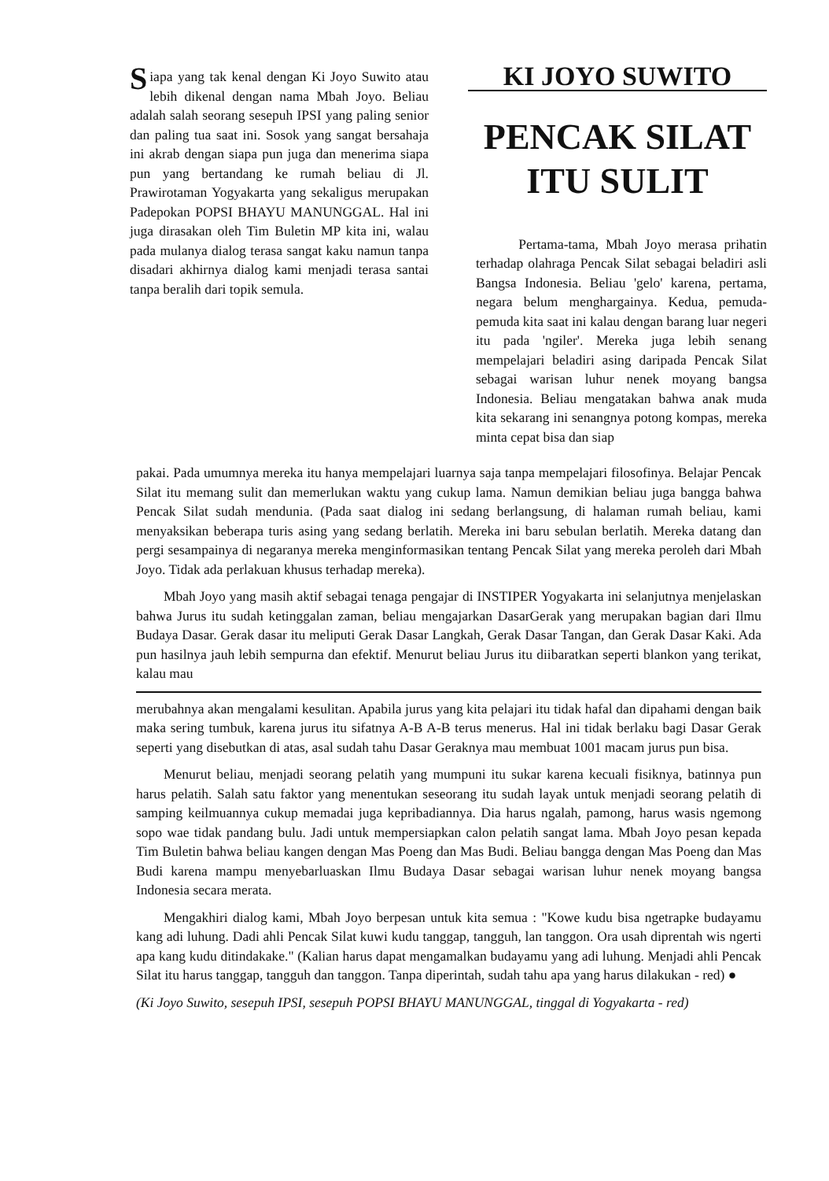Siapa yang tak kenal dengan Ki Joyo Suwito atau lebih dikenal dengan nama Mbah Joyo. Beliau adalah salah seorang sesepuh IPSI yang paling senior dan paling tua saat ini. Sosok yang sangat bersahaja ini akrab dengan siapa pun juga dan menerima siapa pun yang bertandang ke rumah beliau di Jl. Prawirotaman Yogyakarta yang sekaligus merupakan Padepokan POPSI BHAYU MANUNGGAL. Hal ini juga dirasakan oleh Tim Buletin MP kita ini, walau pada mulanya dialog terasa sangat kaku namun tanpa disadari akhirnya dialog kami menjadi terasa santai tanpa beralih dari topik semula.
KI JOYO SUWITO
PENCAK SILAT
ITU SULIT
Pertama-tama, Mbah Joyo merasa prihatin terhadap olahraga Pencak Silat sebagai beladiri asli Bangsa Indonesia. Beliau 'gelo' karena, pertama, negara belum menghargainya. Kedua, pemuda-pemuda kita saat ini kalau dengan barang luar negeri itu pada 'ngiler'. Mereka juga lebih senang mempelajari beladiri asing daripada Pencak Silat sebagai warisan luhur nenek moyang bangsa Indonesia. Beliau mengatakan bahwa anak muda kita sekarang ini senangnya potong kompas, mereka minta cepat bisa dan siap
pakai. Pada umumnya mereka itu hanya mempelajari luarnya saja tanpa mempelajari filosofinya. Belajar Pencak Silat itu memang sulit dan memerlukan waktu yang cukup lama. Namun demikian beliau juga bangga bahwa Pencak Silat sudah mendunia. (Pada saat dialog ini sedang berlangsung, di halaman rumah beliau, kami menyaksikan beberapa turis asing yang sedang berlatih. Mereka ini baru sebulan berlatih. Mereka datang dan pergi sesampainya di negaranya mereka menginformasikan tentang Pencak Silat yang mereka peroleh dari Mbah Joyo. Tidak ada perlakuan khusus terhadap mereka).
Mbah Joyo yang masih aktif sebagai tenaga pengajar di INSTIPER Yogyakarta ini selanjutnya menjelaskan bahwa Jurus itu sudah ketinggalan zaman, beliau mengajarkan DasarGerak yang merupakan bagian dari Ilmu Budaya Dasar. Gerak dasar itu meliputi Gerak Dasar Langkah, Gerak Dasar Tangan, dan Gerak Dasar Kaki. Ada pun hasilnya jauh lebih sempurna dan efektif. Menurut beliau Jurus itu diibaratkan seperti blankon yang terikat, kalau mau
merubahnya akan mengalami kesulitan. Apabila jurus yang kita pelajari itu tidak hafal dan dipahami dengan baik maka sering tumbuk, karena jurus itu sifatnya A-B A-B terus menerus. Hal ini tidak berlaku bagi Dasar Gerak seperti yang disebutkan di atas, asal sudah tahu Dasar Geraknya mau membuat 1001 macam jurus pun bisa.
Menurut beliau, menjadi seorang pelatih yang mumpuni itu sukar karena kecuali fisiknya, batinnya pun harus pelatih. Salah satu faktor yang menentukan seseorang itu sudah layak untuk menjadi seorang pelatih di samping keilmuannya cukup memadai juga kepribadiannya. Dia harus ngalah, pamong, harus wasis ngemong sopo wae tidak pandang bulu. Jadi untuk mempersiapkan calon pelatih sangat lama. Mbah Joyo pesan kepada Tim Buletin bahwa beliau kangen dengan Mas Poeng dan Mas Budi. Beliau bangga dengan Mas Poeng dan Mas Budi karena mampu menyebarluaskan Ilmu Budaya Dasar sebagai warisan luhur nenek moyang bangsa Indonesia secara merata.
Mengakhiri dialog kami, Mbah Joyo berpesan untuk kita semua : "Kowe kudu bisa ngetrapke budayamu kang adi luhung. Dadi ahli Pencak Silat kuwi kudu tanggap, tangguh, lan tanggon. Ora usah diprentah wis ngerti apa kang kudu ditindakake." (Kalian harus dapat mengamalkan budayamu yang adi luhung. Menjadi ahli Pencak Silat itu harus tanggap, tangguh dan tanggon. Tanpa diperintah, sudah tahu apa yang harus dilakukan - red) ●
(Ki Joyo Suwito, sesepuh IPSI, sesepuh POPSI BHAYU MANUNGGAL, tinggal di Yogyakarta - red)